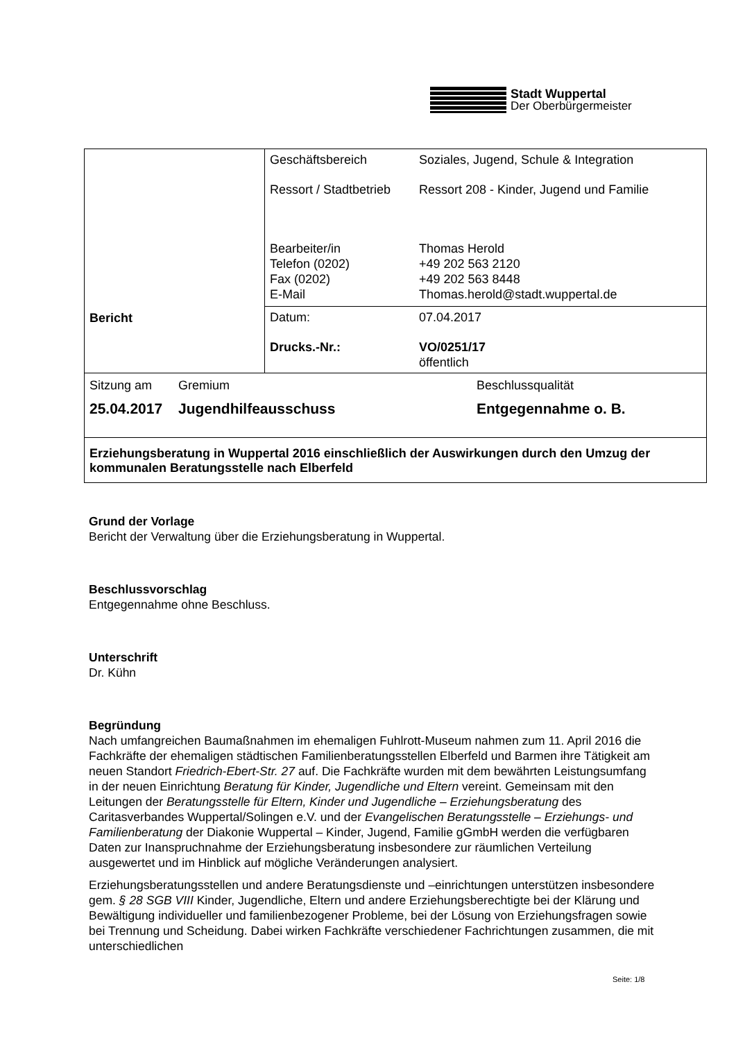Stadt Wuppertal
Der Oberbürgermeister
| Bericht | Geschäftsbereich Soziales, Jugend, Schule & Integration Ressort / Stadtbetrieb Ressort 208 - Kinder, Jugend und Familie Bearbeiter/in Telefon (0202) Fax (0202) E-Mail Thomas Herold +49 202 563 2120 +49 202 563 8448 Thomas.herold@stadt.wuppertal.de |
| | Datum: 07.04.2017 Drucks.-Nr.: VO/0251/17 öffentlich |
| Sitzung am Gremium Beschlussqualität 25.04.2017 Jugendhilfeausschuss Entgegennahme o. B. | |
| Erziehungsberatung in Wuppertal 2016 einschließlich der Auswirkungen durch den Umzug der kommunalen Beratungsstelle nach Elberfeld | |
Grund der Vorlage
Bericht der Verwaltung über die Erziehungsberatung in Wuppertal.
Beschlussvorschlag
Entgegennahme ohne Beschluss.
Unterschrift
Dr. Kühn
Begründung
Nach umfangreichen Baumaßnahmen im ehemaligen Fuhlrott-Museum nahmen zum 11. April 2016 die Fachkräfte der ehemaligen städtischen Familienberatungsstellen Elberfeld und Barmen ihre Tätigkeit am neuen Standort Friedrich-Ebert-Str. 27 auf. Die Fachkräfte wurden mit dem bewährten Leistungsumfang in der neuen Einrichtung Beratung für Kinder, Jugendliche und Eltern vereint. Gemeinsam mit den Leitungen der Beratungsstelle für Eltern, Kinder und Jugendliche – Erziehungsberatung des Caritasverbandes Wuppertal/Solingen e.V. und der Evangelischen Beratungsstelle – Erziehungs- und Familienberatung der Diakonie Wuppertal – Kinder, Jugend, Familie gGmbH werden die verfügbaren Daten zur Inanspruchnahme der Erziehungsberatung insbesondere zur räumlichen Verteilung ausgewertet und im Hinblick auf mögliche Veränderungen analysiert.
Erziehungsberatungsstellen und andere Beratungsdienste und –einrichtungen unterstützen insbesondere gem. § 28 SGB VIII Kinder, Jugendliche, Eltern und andere Erziehungsberechtigte bei der Klärung und Bewältigung individueller und familienbezogener Probleme, bei der Lösung von Erziehungsfragen sowie bei Trennung und Scheidung. Dabei wirken Fachkräfte verschiedener Fachrichtungen zusammen, die mit unterschiedlichen
Seite: 1/8